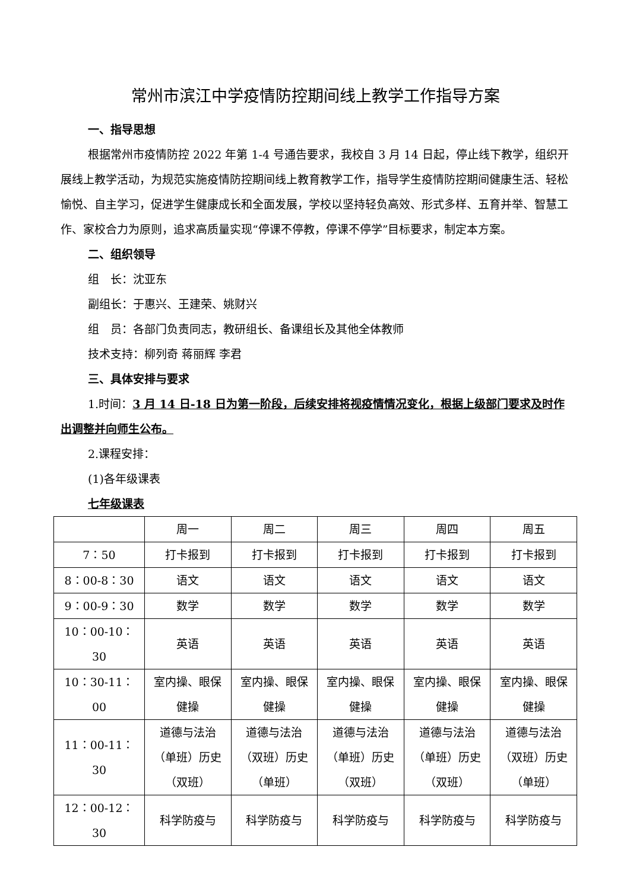常州市滨江中学疫情防控期间线上教学工作指导方案
一、指导思想
根据常州市疫情防控 2022 年第 1-4 号通告要求，我校自 3 月 14 日起，停止线下教学，组织开展线上教学活动，为规范实施疫情防控期间线上教育教学工作，指导学生疫情防控期间健康生活、轻松愉悦、自主学习，促进学生健康成长和全面发展，学校以坚持轻负高效、形式多样、五育并举、智慧工作、家校合力为原则，追求高质量实现“停课不停教，停课不停学”目标要求，制定本方案。
二、组织领导
组　长：沈亚东
副组长：于惠兴、王建荣、姚财兴
组　员：各部门负责同志，教研组长、备课组长及其他全体教师
技术支持：柳列奇 蒋丽辉 李君
三、具体安排与要求
1.时间：3 月 14 日-18 日为第一阶段，后续安排将视疫情情况变化，根据上级部门要求及时作出调整并向师生公布。
2.课程安排：
(1)各年级课表
七年级课表
| | 周一 | 周二 | 周三 | 周四 | 周五 |
| 7：50 | 打卡报到 | 打卡报到 | 打卡报到 | 打卡报到 | 打卡报到 |
| 8：00-8：30 | 语文 | 语文 | 语文 | 语文 | 语文 |
| 9：00-9：30 | 数学 | 数学 | 数学 | 数学 | 数学 |
| 10：00-10：30 | 英语 | 英语 | 英语 | 英语 | 英语 |
| 10：30-11：00 | 室内操、眼保健操 | 室内操、眼保健操 | 室内操、眼保健操 | 室内操、眼保健操 | 室内操、眼保健操 |
| 11：00-11：30 | 道德与法治（单班）历史（双班） | 道德与法治（双班）历史（单班） | 道德与法治（单班）历史（双班） | 道德与法治（单班）历史（双班） | 道德与法治（双班）历史（单班） |
| 12：00-12：30 | 科学防疫与 | 科学防疫与 | 科学防疫与 | 科学防疫与 | 科学防疫与 |